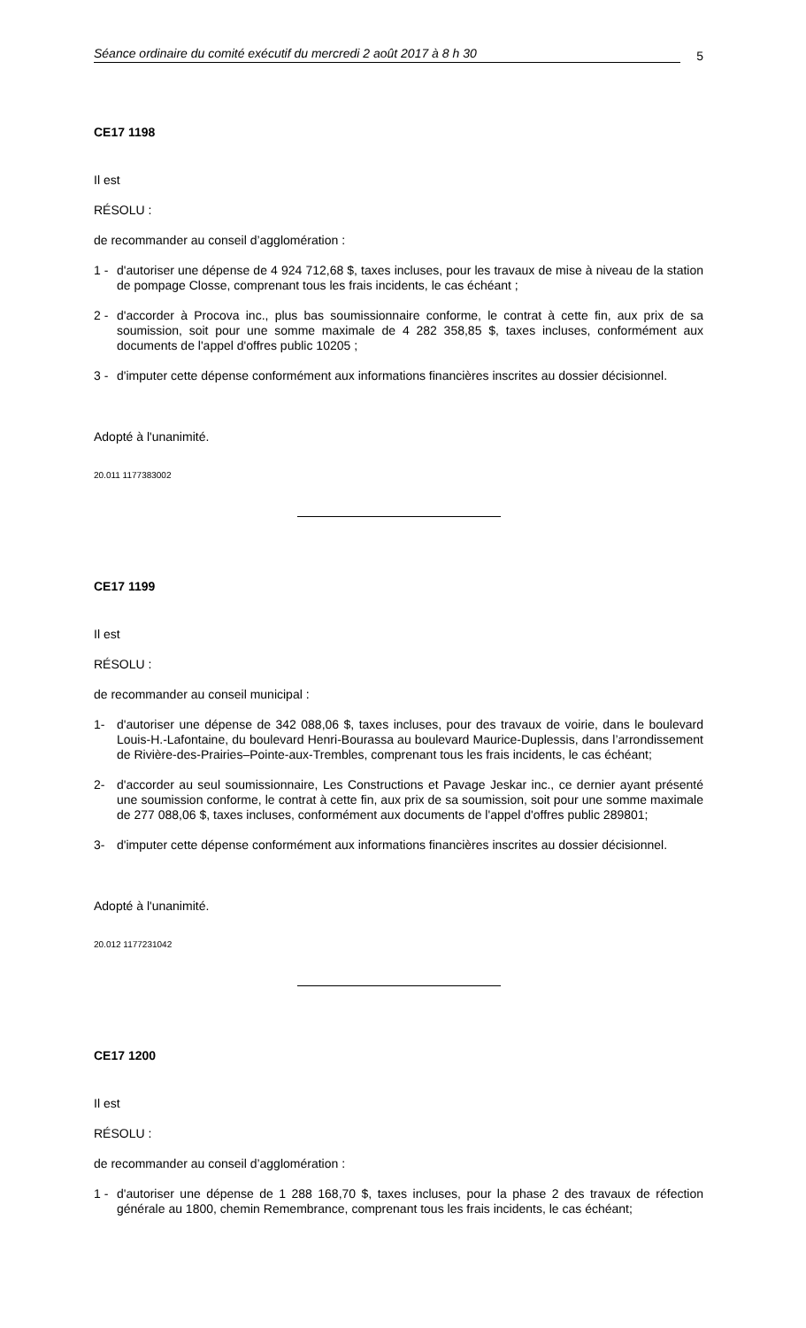Séance ordinaire du comité exécutif du mercredi 2 août 2017 à 8 h 30
5
CE17 1198
Il est
RÉSOLU :
de recommander au conseil d’agglomération :
1 - d'autoriser une dépense de 4 924 712,68 $, taxes incluses, pour les travaux de mise à niveau de la station de pompage Closse, comprenant tous les frais incidents, le cas échéant ;
2 - d'accorder à Procova inc., plus bas soumissionnaire conforme, le contrat à cette fin, aux prix de sa soumission, soit pour une somme maximale de 4 282 358,85 $, taxes incluses, conformément aux documents de l'appel d'offres public 10205 ;
3 - d'imputer cette dépense conformément aux informations financières inscrites au dossier décisionnel.
Adopté à l'unanimité.
20.011 1177383002
CE17 1199
Il est
RÉSOLU :
de recommander au conseil municipal :
1- d'autoriser une dépense de 342 088,06 $, taxes incluses, pour des travaux de voirie, dans le boulevard Louis-H.-Lafontaine, du boulevard Henri-Bourassa au boulevard Maurice-Duplessis, dans l’arrondissement de Rivière-des-Prairies–Pointe-aux-Trembles, comprenant tous les frais incidents, le cas échéant;
2- d'accorder au seul soumissionnaire, Les Constructions et Pavage Jeskar inc., ce dernier ayant présenté une soumission conforme, le contrat à cette fin, aux prix de sa soumission, soit pour une somme maximale de 277 088,06 $, taxes incluses, conformément aux documents de l'appel d'offres public 289801;
3- d'imputer cette dépense conformément aux informations financières inscrites au dossier décisionnel.
Adopté à l'unanimité.
20.012 1177231042
CE17 1200
Il est
RÉSOLU :
de recommander au conseil d’agglomération :
1 - d'autoriser une dépense de 1 288 168,70 $, taxes incluses, pour la phase 2 des travaux de réfection générale au 1800, chemin Remembrance, comprenant tous les frais incidents, le cas échéant;